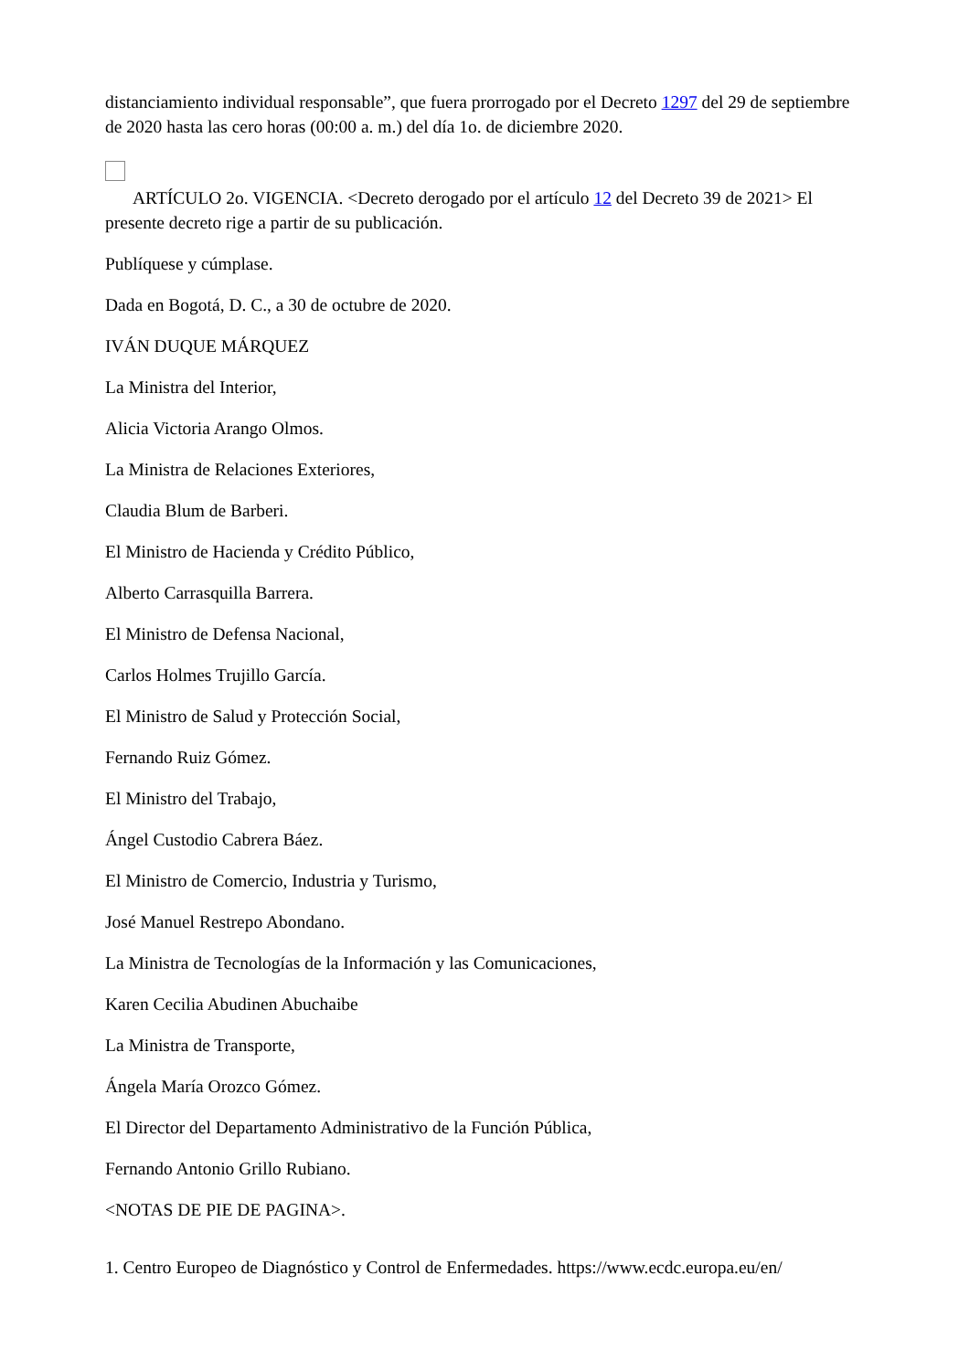distanciamiento individual responsable”, que fuera prorrogado por el Decreto 1297 del 29 de septiembre de 2020 hasta las cero horas (00:00 a. m.) del día 1o. de diciembre 2020.
ARTÍCULO 2o. VIGENCIA. <Decreto derogado por el artículo 12 del Decreto 39 de 2021> El presente decreto rige a partir de su publicación.
Publíquese y cúmplase.
Dada en Bogotá, D. C., a 30 de octubre de 2020.
IVÁN DUQUE MÁRQUEZ
La Ministra del Interior,
Alicia Victoria Arango Olmos.
La Ministra de Relaciones Exteriores,
Claudia Blum de Barberi.
El Ministro de Hacienda y Crédito Público,
Alberto Carrasquilla Barrera.
El Ministro de Defensa Nacional,
Carlos Holmes Trujillo García.
El Ministro de Salud y Protección Social,
Fernando Ruiz Gómez.
El Ministro del Trabajo,
Ángel Custodio Cabrera Báez.
El Ministro de Comercio, Industria y Turismo,
José Manuel Restrepo Abondano.
La Ministra de Tecnologías de la Información y las Comunicaciones,
Karen Cecilia Abudinen Abuchaibe
La Ministra de Transporte,
Ángela María Orozco Gómez.
El Director del Departamento Administrativo de la Función Pública,
Fernando Antonio Grillo Rubiano.
<NOTAS DE PIE DE PAGINA>.
1. Centro Europeo de Diagnóstico y Control de Enfermedades. https://www.ecdc.europa.eu/en/